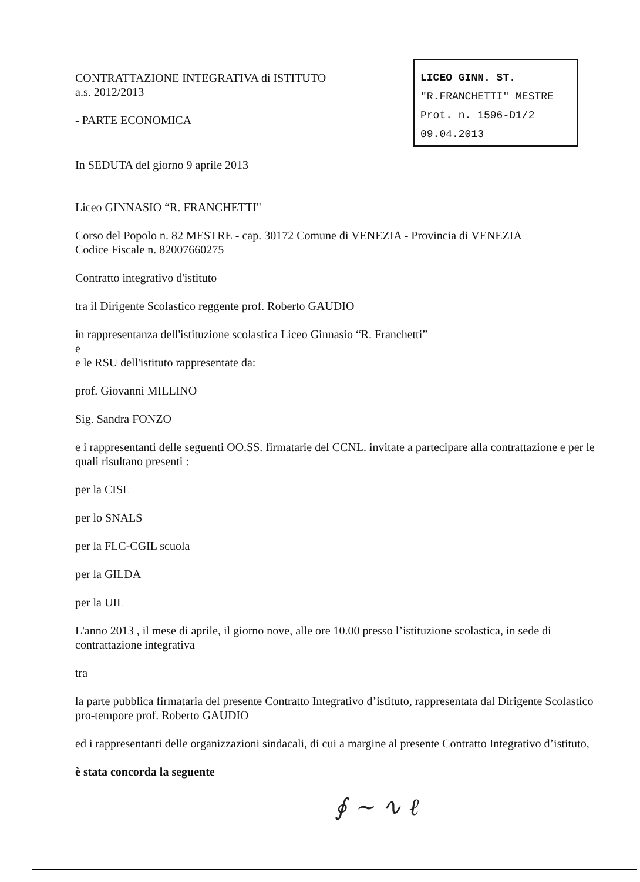LICEO GINN. ST.
"R.FRANCHETTI" MESTRE
Prot. n. 1596-D1/2
09.04.2013
CONTRATTAZIONE INTEGRATIVA di ISTITUTO
a.s. 2012/2013
- PARTE ECONOMICA
In SEDUTA del giorno 9 aprile 2013
Liceo GINNASIO “R. FRANCHETTI"
Corso del Popolo n. 82 MESTRE - cap. 30172 Comune di VENEZIA - Provincia di VENEZIA
Codice Fiscale n. 82007660275
Contratto integrativo d'istituto
tra il Dirigente Scolastico reggente prof. Roberto GAUDIO
in rappresentanza dell'istituzione scolastica Liceo Ginnasio “R. Franchetti”
e
e le RSU dell'istituto rappresentate da:
prof. Giovanni MILLINO
Sig. Sandra FONZO
e i rappresentanti delle seguenti OO.SS. firmatarie del CCNL. invitate a partecipare alla contrattazione e per le quali risultano presenti :
per la CISL
per lo SNALS
per la FLC-CGIL scuola
per la GILDA
per la UIL
L'anno 2013 , il mese di aprile, il giorno nove, alle ore 10.00 presso l’istituzione scolastica, in sede di contrattazione integrativa
tra
la parte pubblica firmataria del presente Contratto Integrativo d’istituto, rappresentata dal Dirigente Scolastico pro-tempore prof. Roberto GAUDIO
ed i rappresentanti delle organizzazioni sindacali, di cui a margine al presente Contratto Integrativo d’istituto,
è stata concorda la seguente
∮ ~ ∿ ℓ